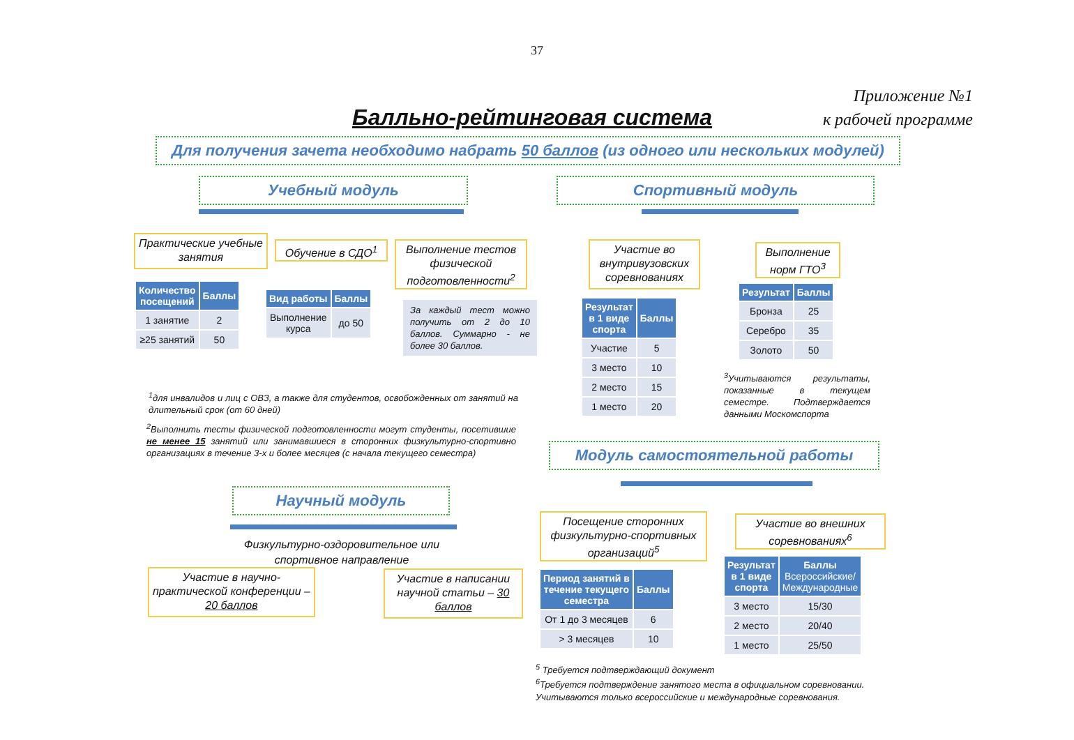37
Приложение №1
к рабочей программе
Балльно-рейтинговая система
Для получения зачета необходимо набрать 50 баллов (из одного или нескольких модулей)
Учебный модуль Спортивный модуль
Практические учебные занятия
Обучение в СДО<sup>1</sup>
Выполнение тестов физической подготовленности<sup>2</sup>
Участие во внутривузовских соревнованиях
Выполнение норм ГТО<sup>3</sup>
| Количество посещений | Баллы |
| --- | --- |
| 1 занятие | 2 |
| ≥25 занятий | 50 |
| Вид работы | Баллы |
| --- | --- |
| Выполнение курса | до 50 |
За каждый тест можно получить от 2 до 10 баллов. Суммарно - не более 30 баллов.
| Результат в 1 виде спорта | Баллы |
| --- | --- |
| Участие | 5 |
| 3 место | 10 |
| 2 место | 15 |
| 1 место | 20 |
| Результат | Баллы |
| --- | --- |
| Бронза | 25 |
| Серебро | 35 |
| Золото | 50 |
<sup>3</sup> Учитываются результаты, показанные в текущем семестре. Подтверждается данными Москомспорта
<sup>1</sup> для инвалидов и лиц с ОВЗ, а также для студентов, освобожденных от занятий на длительный срок (от 60 дней)
<sup>2</sup> Выполнить тесты физической подготовленности могут студенты, посетившие не менее 15 занятий или занимавшиеся в сторонних физкультурно-спортивно организациях в течение 3-х и более месяцев (с начала текущего семестра)
Модуль самостоятельной работы
Научный модуль
Физкультурно-оздоровительное или спортивное направление
Участие в научно-практической конференции – 20 баллов
Участие в написании научной статьи – 30 баллов
Посещение сторонних физкультурно-спортивных организаций<sup>5</sup>
Участие во внешних соревнованиях<sup>6</sup>
| Период занятий в течение текущего семестра | Баллы |
| --- | --- |
| От 1 до 3 месяцев | 6 |
| > 3 месяцев | 10 |
| Результат в 1 виде спорта | Баллы Всероссийские/ Международные |
| --- | --- |
| 3 место | 15/30 |
| 2 место | 20/40 |
| 1 место | 25/50 |
<sup>5</sup> Требуется подтверждающий документ
<sup>6</sup> Требуется подтверждение занятого места в официальном соревновании. Учитываются только всероссийские и международные соревнования.